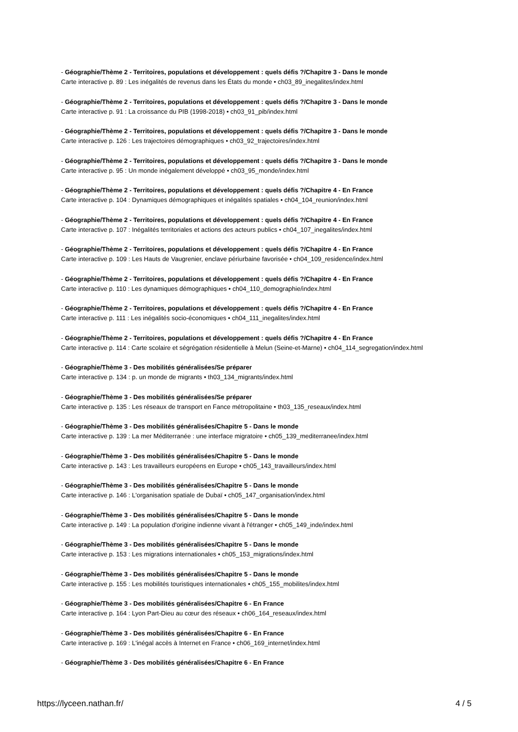- Géographie/Thème 2 - Territoires, populations et développement : quels défis ?/Chapitre 3 - Dans le monde
Carte interactive p. 89 : Les inégalités de revenus dans les États du monde • ch03_89_inegalites/index.html
- Géographie/Thème 2 - Territoires, populations et développement : quels défis ?/Chapitre 3 - Dans le monde
Carte interactive p. 91 : La croissance du PIB (1998-2018) • ch03_91_pib/index.html
- Géographie/Thème 2 - Territoires, populations et développement : quels défis ?/Chapitre 3 - Dans le monde
Carte interactive p. 126 : Les trajectoires démographiques • ch03_92_trajectoires/index.html
- Géographie/Thème 2 - Territoires, populations et développement : quels défis ?/Chapitre 3 - Dans le monde
Carte interactive p. 95 : Un monde inégalement développé • ch03_95_monde/index.html
- Géographie/Thème 2 - Territoires, populations et développement : quels défis ?/Chapitre 4 - En France
Carte interactive p. 104 : Dynamiques démographiques et inégalités spatiales • ch04_104_reunion/index.html
- Géographie/Thème 2 - Territoires, populations et développement : quels défis ?/Chapitre 4 - En France
Carte interactive p. 107 : Inégalités territoriales et actions des acteurs publics • ch04_107_inegalites/index.html
- Géographie/Thème 2 - Territoires, populations et développement : quels défis ?/Chapitre 4 - En France
Carte interactive p. 109 : Les Hauts de Vaugrenier, enclave périurbaine favorisée • ch04_109_residence/index.html
- Géographie/Thème 2 - Territoires, populations et développement : quels défis ?/Chapitre 4 - En France
Carte interactive p. 110 : Les dynamiques démographiques • ch04_110_demographie/index.html
- Géographie/Thème 2 - Territoires, populations et développement : quels défis ?/Chapitre 4 - En France
Carte interactive p. 111 : Les inégalités socio-économiques • ch04_111_inegalites/index.html
- Géographie/Thème 2 - Territoires, populations et développement : quels défis ?/Chapitre 4 - En France
Carte interactive p. 114 : Carte scolaire et ségrégation résidentielle à Melun (Seine-et-Marne) • ch04_114_segregation/index.html
- Géographie/Thème 3 - Des mobilités généralisées/Se préparer
Carte interactive p. 134 : p. un monde de migrants • th03_134_migrants/index.html
- Géographie/Thème 3 - Des mobilités généralisées/Se préparer
Carte interactive p. 135 : Les réseaux de transport en Fance métropolitaine • th03_135_reseaux/index.html
- Géographie/Thème 3 - Des mobilités généralisées/Chapitre 5 - Dans le monde
Carte interactive p. 139 : La mer Méditerranée : une interface migratoire • ch05_139_mediterranee/index.html
- Géographie/Thème 3 - Des mobilités généralisées/Chapitre 5 - Dans le monde
Carte interactive p. 143 : Les travailleurs européens en Europe • ch05_143_travailleurs/index.html
- Géographie/Thème 3 - Des mobilités généralisées/Chapitre 5 - Dans le monde
Carte interactive p. 146 : L'organisation spatiale de Dubaï • ch05_147_organisation/index.html
- Géographie/Thème 3 - Des mobilités généralisées/Chapitre 5 - Dans le monde
Carte interactive p. 149 : La population d'origine indienne vivant à l'étranger • ch05_149_inde/index.html
- Géographie/Thème 3 - Des mobilités généralisées/Chapitre 5 - Dans le monde
Carte interactive p. 153 : Les migrations internationales • ch05_153_migrations/index.html
- Géographie/Thème 3 - Des mobilités généralisées/Chapitre 5 - Dans le monde
Carte interactive p. 155 : Les mobilités touristiques internationales • ch05_155_mobilites/index.html
- Géographie/Thème 3 - Des mobilités généralisées/Chapitre 6 - En France
Carte interactive p. 164 : Lyon Part-Dieu au cœur des réseaux • ch06_164_reseaux/index.html
- Géographie/Thème 3 - Des mobilités généralisées/Chapitre 6 - En France
Carte interactive p. 169 : L'inégal accès à Internet en France • ch06_169_internet/index.html
- Géographie/Thème 3 - Des mobilités généralisées/Chapitre 6 - En France
https://lyceen.nathan.fr/ 4 / 5